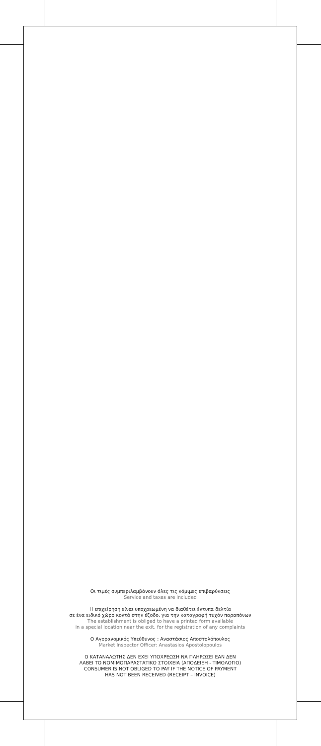Οι τιμές συμπεριλαμβάνουν όλες τις νόμιμες επιβαρύνσεις
Service and taxes are included
Η επιχείρηση είναι υποχρεωμένη να διαθέτει έντυπα δελτία
σε ένα ειδικό χώρο κοντά στην έξοδο, για την καταγραφή τυχόν παραπόνων
The establishment is obliged to have a printed form available
in a special location near the exit, for the registration of any complaints
Ο Αγορανομικός Υπεύθυνος : Αναστάσιος Αποστολόπουλος
Market Inspector Officer: Anastasios Apostolopoulos
Ο ΚΑΤΑΝΑΛΩΤΗΣ ΔΕΝ ΕΧΕΙ ΥΠΟΧΡΕΩΣΗ ΝΑ ΠΛΗΡΩΣΕΙ ΕΑΝ ΔΕΝ
ΛΑΒΕΙ ΤΟ ΝΟΜΙΜΟΠΑΡΑΣΤΑΤΙΚΟ ΣΤΟΙΧΕΙΑ (ΑΠΟΔΕΙΞΗ - ΤΙΜΟΛΟΓΙΟ)
CONSUMER IS NOT OBLIGED TO PAY IF THE NOTICE OF PAYMENT
HAS NOT BEEN RECEIVED (RECEIPT – INVOICE)